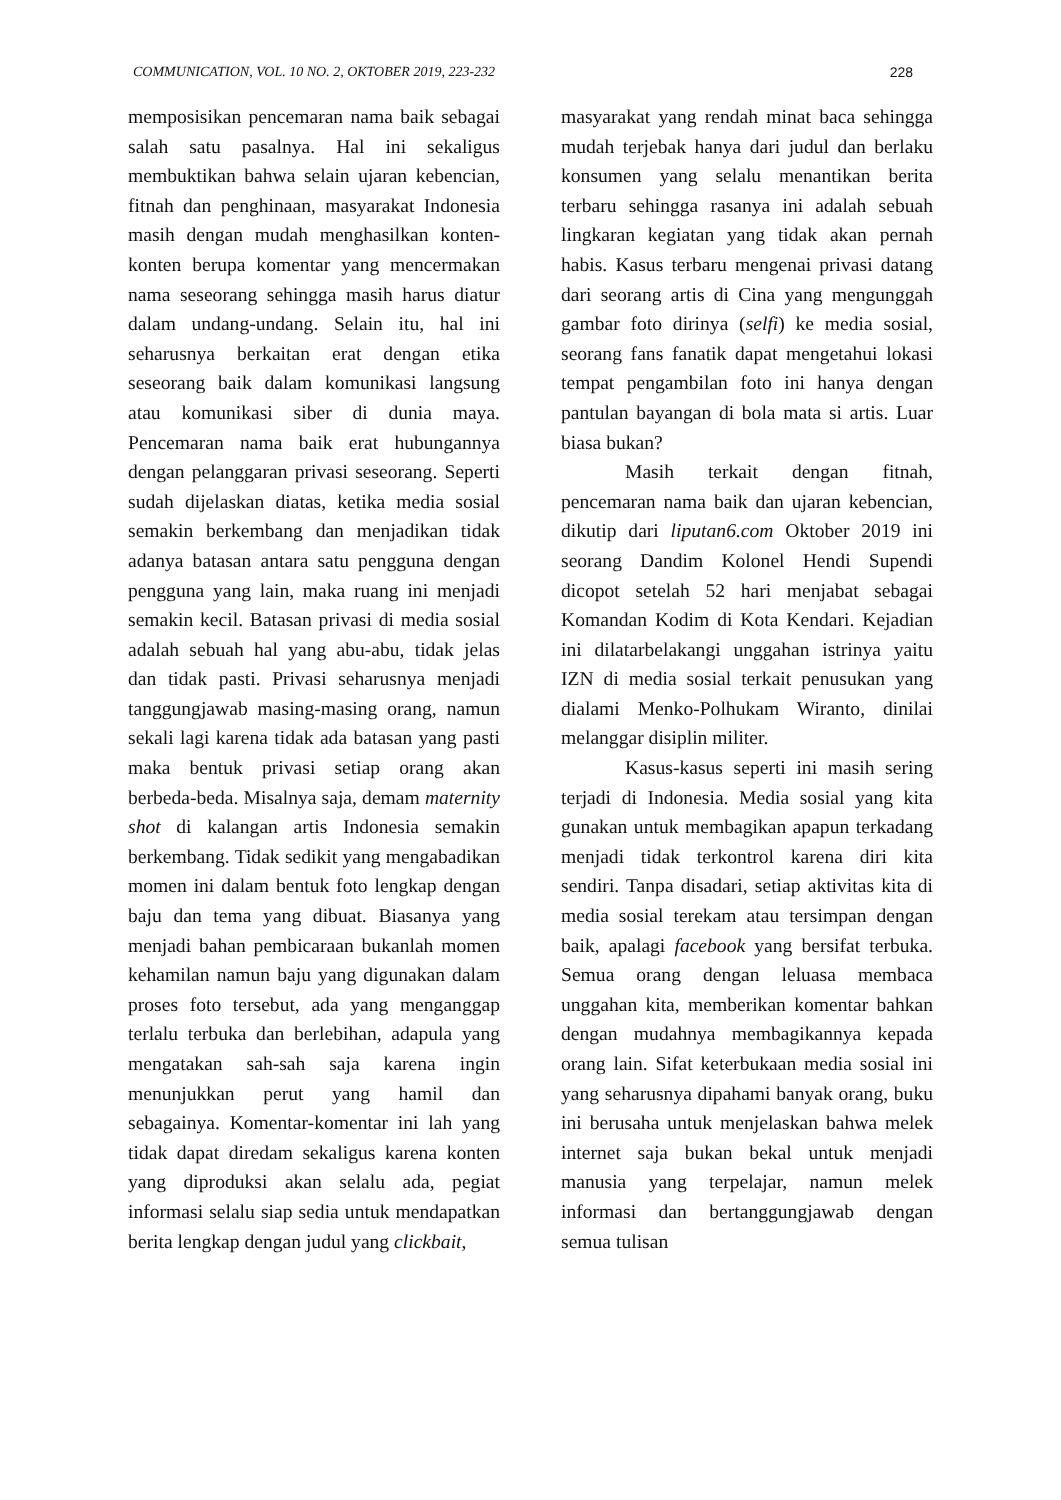COMMUNICATION, VOL. 10 NO. 2, OKTOBER 2019, 223-232 228
memposisikan pencemaran nama baik sebagai salah satu pasalnya. Hal ini sekaligus membuktikan bahwa selain ujaran kebencian, fitnah dan penghinaan, masyarakat Indonesia masih dengan mudah menghasilkan konten-konten berupa komentar yang mencermakan nama seseorang sehingga masih harus diatur dalam undang-undang. Selain itu, hal ini seharusnya berkaitan erat dengan etika seseorang baik dalam komunikasi langsung atau komunikasi siber di dunia maya. Pencemaran nama baik erat hubungannya dengan pelanggaran privasi seseorang. Seperti sudah dijelaskan diatas, ketika media sosial semakin berkembang dan menjadikan tidak adanya batasan antara satu pengguna dengan pengguna yang lain, maka ruang ini menjadi semakin kecil. Batasan privasi di media sosial adalah sebuah hal yang abu-abu, tidak jelas dan tidak pasti. Privasi seharusnya menjadi tanggungjawab masing-masing orang, namun sekali lagi karena tidak ada batasan yang pasti maka bentuk privasi setiap orang akan berbeda-beda. Misalnya saja, demam maternity shot di kalangan artis Indonesia semakin berkembang. Tidak sedikit yang mengabadikan momen ini dalam bentuk foto lengkap dengan baju dan tema yang dibuat. Biasanya yang menjadi bahan pembicaraan bukanlah momen kehamilan namun baju yang digunakan dalam proses foto tersebut, ada yang menganggap terlalu terbuka dan berlebihan, adapula yang mengatakan sah-sah saja karena ingin menunjukkan perut yang hamil dan sebagainya. Komentar-komentar ini lah yang tidak dapat diredam sekaligus karena konten yang diproduksi akan selalu ada, pegiat informasi selalu siap sedia untuk mendapatkan berita lengkap dengan judul yang clickbait,
masyarakat yang rendah minat baca sehingga mudah terjebak hanya dari judul dan berlaku konsumen yang selalu menantikan berita terbaru sehingga rasanya ini adalah sebuah lingkaran kegiatan yang tidak akan pernah habis. Kasus terbaru mengenai privasi datang dari seorang artis di Cina yang mengunggah gambar foto dirinya (selfi) ke media sosial, seorang fans fanatik dapat mengetahui lokasi tempat pengambilan foto ini hanya dengan pantulan bayangan di bola mata si artis. Luar biasa bukan?
Masih terkait dengan fitnah, pencemaran nama baik dan ujaran kebencian, dikutip dari liputan6.com Oktober 2019 ini seorang Dandim Kolonel Hendi Supendi dicopot setelah 52 hari menjabat sebagai Komandan Kodim di Kota Kendari. Kejadian ini dilatarbelakangi unggahan istrinya yaitu IZN di media sosial terkait penusukan yang dialami Menko-Polhukam Wiranto, dinilai melanggar disiplin militer.
Kasus-kasus seperti ini masih sering terjadi di Indonesia. Media sosial yang kita gunakan untuk membagikan apapun terkadang menjadi tidak terkontrol karena diri kita sendiri. Tanpa disadari, setiap aktivitas kita di media sosial terekam atau tersimpan dengan baik, apalagi facebook yang bersifat terbuka. Semua orang dengan leluasa membaca unggahan kita, memberikan komentar bahkan dengan mudahnya membagikannya kepada orang lain. Sifat keterbukaan media sosial ini yang seharusnya dipahami banyak orang, buku ini berusaha untuk menjelaskan bahwa melek internet saja bukan bekal untuk menjadi manusia yang terpelajar, namun melek informasi dan bertanggungjawab dengan semua tulisan